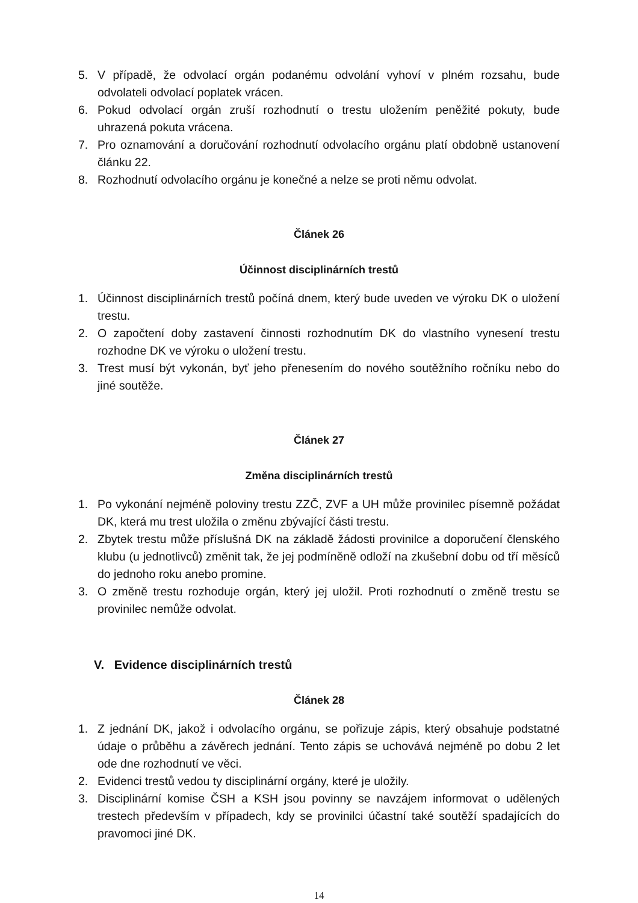5. V případě, že odvolací orgán podanému odvolání vyhoví v plném rozsahu, bude odvolateli odvolací poplatek vrácen.
6. Pokud odvolací orgán zruší rozhodnutí o trestu uložením peněžité pokuty, bude uhrazená pokuta vrácena.
7. Pro oznamování a doručování rozhodnutí odvolacího orgánu platí obdobně ustanovení článku 22.
8. Rozhodnutí odvolacího orgánu je konečné a nelze se proti němu odvolat.
Článek 26
Účinnost disciplinárních trestů
1. Účinnost disciplinárních trestů počíná dnem, který bude uveden ve výroku DK o uložení trestu.
2. O započtení doby zastavení činnosti rozhodnutím DK do vlastního vynesení trestu rozhodne DK ve výroku o uložení trestu.
3. Trest musí být vykonán, byť jeho přenesením do nového soutěžního ročníku nebo do jiné soutěže.
Článek 27
Změna disciplinárních trestů
1. Po vykonání nejméně poloviny trestu ZZČ, ZVF a UH může provinilec písemně požádat DK, která mu trest uložila o změnu zbývající části trestu.
2. Zbytek trestu může příslušná DK na základě žádosti provinilce a doporučení členského klubu (u jednotlivců) změnit tak, že jej podmíněně odloží na zkušební dobu od tří měsíců do jednoho roku anebo promine.
3. O změně trestu rozhoduje orgán, který jej uložil. Proti rozhodnutí o změně trestu se provinilec nemůže odvolat.
V. Evidence disciplinárních trestů
Článek 28
1. Z jednání DK, jakož i odvolacího orgánu, se pořizuje zápis, který obsahuje podstatné údaje o průběhu a závěrech jednání. Tento zápis se uchovává nejméně po dobu 2 let ode dne rozhodnutí ve věci.
2. Evidenci trestů vedou ty disciplinární orgány, které je uložily.
3. Disciplinární komise ČSH a KSH jsou povinny se navzájem informovat o udělených trestech především v případech, kdy se provinilci účastní také soutěží spadajících do pravomoci jiné DK.
14